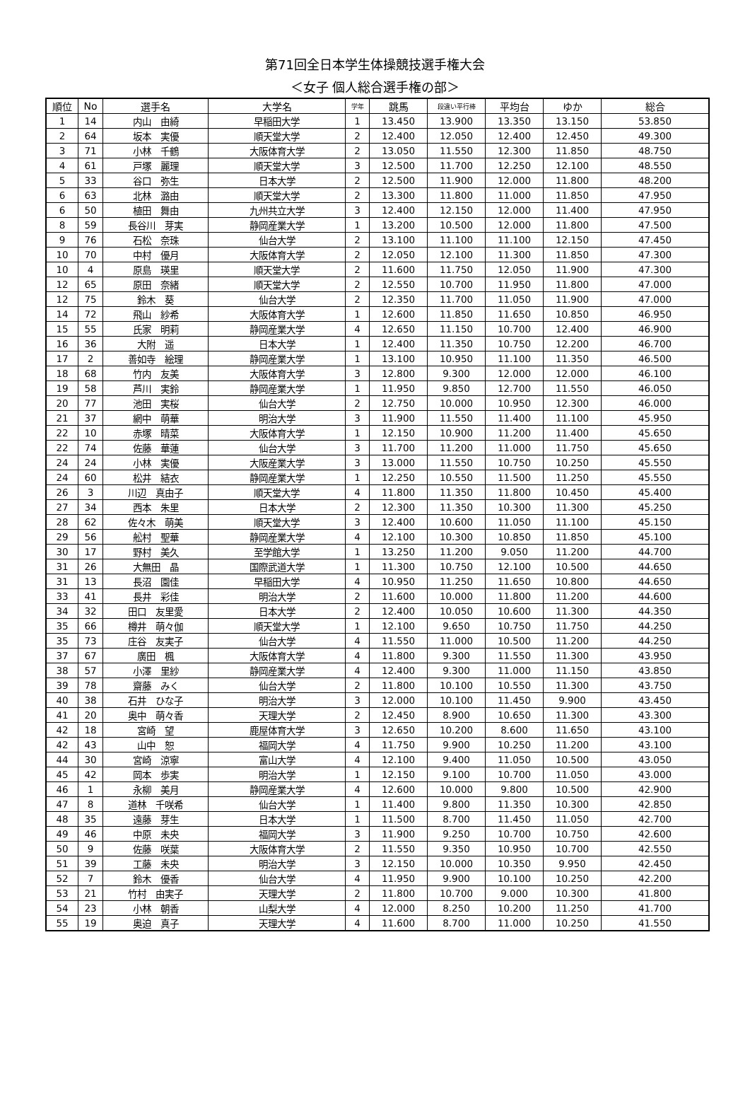第71回全日本学生体操競技選手権大会
＜女子 個人総合選手権の部＞
| 順位 | No | 選手名 | 大学名 | 学年 | 跳馬 | 段違い平行棒 | 平均台 | ゆか | 総合 |
| --- | --- | --- | --- | --- | --- | --- | --- | --- | --- |
| 1 | 14 | 内山 由綺 | 早稲田大学 | 1 | 13.450 | 13.900 | 13.350 | 13.150 | 53.850 |
| 2 | 64 | 坂本 実優 | 順天堂大学 | 2 | 12.400 | 12.050 | 12.400 | 12.450 | 49.300 |
| 3 | 71 | 小林 千鶴 | 大阪体育大学 | 2 | 13.050 | 11.550 | 12.300 | 11.850 | 48.750 |
| 4 | 61 | 戸塚 麗理 | 順天堂大学 | 3 | 12.500 | 11.700 | 12.250 | 12.100 | 48.550 |
| 5 | 33 | 谷口 弥生 | 日本大学 | 2 | 12.500 | 11.900 | 12.000 | 11.800 | 48.200 |
| 6 | 63 | 北林 潞由 | 順天堂大学 | 2 | 13.300 | 11.800 | 11.000 | 11.850 | 47.950 |
| 6 | 50 | 植田 舞由 | 九州共立大学 | 3 | 12.400 | 12.150 | 12.000 | 11.400 | 47.950 |
| 8 | 59 | 長谷川 芽実 | 静岡産業大学 | 1 | 13.200 | 10.500 | 12.000 | 11.800 | 47.500 |
| 9 | 76 | 石松 奈珠 | 仙台大学 | 2 | 13.100 | 11.100 | 11.100 | 12.150 | 47.450 |
| 10 | 70 | 中村 優月 | 大阪体育大学 | 2 | 12.050 | 12.100 | 11.300 | 11.850 | 47.300 |
| 10 | 4 | 原島 瑛里 | 順天堂大学 | 2 | 11.600 | 11.750 | 12.050 | 11.900 | 47.300 |
| 12 | 65 | 原田 奈緒 | 順天堂大学 | 2 | 12.550 | 10.700 | 11.950 | 11.800 | 47.000 |
| 12 | 75 | 鈴木 葵 | 仙台大学 | 2 | 12.350 | 11.700 | 11.050 | 11.900 | 47.000 |
| 14 | 72 | 飛山 紗希 | 大阪体育大学 | 1 | 12.600 | 11.850 | 11.650 | 10.850 | 46.950 |
| 15 | 55 | 氏家 明莉 | 静岡産業大学 | 4 | 12.650 | 11.150 | 10.700 | 12.400 | 46.900 |
| 16 | 36 | 大附 遥 | 日本大学 | 1 | 12.400 | 11.350 | 10.750 | 12.200 | 46.700 |
| 17 | 2 | 善如寺 絵理 | 静岡産業大学 | 1 | 13.100 | 10.950 | 11.100 | 11.350 | 46.500 |
| 18 | 68 | 竹内 友美 | 大阪体育大学 | 3 | 12.800 | 9.300 | 12.000 | 12.000 | 46.100 |
| 19 | 58 | 芦川 実鈴 | 静岡産業大学 | 1 | 11.950 | 9.850 | 12.700 | 11.550 | 46.050 |
| 20 | 77 | 池田 実桜 | 仙台大学 | 2 | 12.750 | 10.000 | 10.950 | 12.300 | 46.000 |
| 21 | 37 | 網中 萌華 | 明治大学 | 3 | 11.900 | 11.550 | 11.400 | 11.100 | 45.950 |
| 22 | 10 | 赤塚 晴菜 | 大阪体育大学 | 1 | 12.150 | 10.900 | 11.200 | 11.400 | 45.650 |
| 22 | 74 | 佐藤 華蓮 | 仙台大学 | 3 | 11.700 | 11.200 | 11.000 | 11.750 | 45.650 |
| 24 | 24 | 小林 実優 | 大阪産業大学 | 3 | 13.000 | 11.550 | 10.750 | 10.250 | 45.550 |
| 24 | 60 | 松井 結衣 | 静岡産業大学 | 1 | 12.250 | 10.550 | 11.500 | 11.250 | 45.550 |
| 26 | 3 | 川辺 真由子 | 順天堂大学 | 4 | 11.800 | 11.350 | 11.800 | 10.450 | 45.400 |
| 27 | 34 | 西本 朱里 | 日本大学 | 2 | 12.300 | 11.350 | 10.300 | 11.300 | 45.250 |
| 28 | 62 | 佐々木 萌美 | 順天堂大学 | 3 | 12.400 | 10.600 | 11.050 | 11.100 | 45.150 |
| 29 | 56 | 舩村 聖華 | 静岡産業大学 | 4 | 12.100 | 10.300 | 10.850 | 11.850 | 45.100 |
| 30 | 17 | 野村 美久 | 至学館大学 | 1 | 13.250 | 11.200 | 9.050 | 11.200 | 44.700 |
| 31 | 26 | 大無田 晶 | 国際武道大学 | 1 | 11.300 | 10.750 | 12.100 | 10.500 | 44.650 |
| 31 | 13 | 長沼 園佳 | 早稲田大学 | 4 | 10.950 | 11.250 | 11.650 | 10.800 | 44.650 |
| 33 | 41 | 長井 彩佳 | 明治大学 | 2 | 11.600 | 10.000 | 11.800 | 11.200 | 44.600 |
| 34 | 32 | 田口 友里愛 | 日本大学 | 2 | 12.400 | 10.050 | 10.600 | 11.300 | 44.350 |
| 35 | 66 | 樽井 萌々伽 | 順天堂大学 | 1 | 12.100 | 9.650 | 10.750 | 11.750 | 44.250 |
| 35 | 73 | 庄谷 友実子 | 仙台大学 | 4 | 11.550 | 11.000 | 10.500 | 11.200 | 44.250 |
| 37 | 67 | 廣田 楓 | 大阪体育大学 | 4 | 11.800 | 9.300 | 11.550 | 11.300 | 43.950 |
| 38 | 57 | 小澤 里紗 | 静岡産業大学 | 4 | 12.400 | 9.300 | 11.000 | 11.150 | 43.850 |
| 39 | 78 | 齋藤 みく | 仙台大学 | 2 | 11.800 | 10.100 | 10.550 | 11.300 | 43.750 |
| 40 | 38 | 石井 ひな子 | 明治大学 | 3 | 12.000 | 10.100 | 11.450 | 9.900 | 43.450 |
| 41 | 20 | 奥中 萌々香 | 天理大学 | 2 | 12.450 | 8.900 | 10.650 | 11.300 | 43.300 |
| 42 | 18 | 宮崎 望 | 鹿屋体育大学 | 3 | 12.650 | 10.200 | 8.600 | 11.650 | 43.100 |
| 42 | 43 | 山中 恕 | 福岡大学 | 4 | 11.750 | 9.900 | 10.250 | 11.200 | 43.100 |
| 44 | 30 | 宮崎 涼寧 | 富山大学 | 4 | 12.100 | 9.400 | 11.050 | 10.500 | 43.050 |
| 45 | 42 | 岡本 歩実 | 明治大学 | 1 | 12.150 | 9.100 | 10.700 | 11.050 | 43.000 |
| 46 | 1 | 永柳 美月 | 静岡産業大学 | 4 | 12.600 | 10.000 | 9.800 | 10.500 | 42.900 |
| 47 | 8 | 道林 千咲希 | 仙台大学 | 1 | 11.400 | 9.800 | 11.350 | 10.300 | 42.850 |
| 48 | 35 | 遠藤 芽生 | 日本大学 | 1 | 11.500 | 8.700 | 11.450 | 11.050 | 42.700 |
| 49 | 46 | 中原 未央 | 福岡大学 | 3 | 11.900 | 9.250 | 10.700 | 10.750 | 42.600 |
| 50 | 9 | 佐藤 咲葉 | 大阪体育大学 | 2 | 11.550 | 9.350 | 10.950 | 10.700 | 42.550 |
| 51 | 39 | 工藤 未央 | 明治大学 | 3 | 12.150 | 10.000 | 10.350 | 9.950 | 42.450 |
| 52 | 7 | 鈴木 優香 | 仙台大学 | 4 | 11.950 | 9.900 | 10.100 | 10.250 | 42.200 |
| 53 | 21 | 竹村 由実子 | 天理大学 | 2 | 11.800 | 10.700 | 9.000 | 10.300 | 41.800 |
| 54 | 23 | 小林 朝香 | 山梨大学 | 4 | 12.000 | 8.250 | 10.200 | 11.250 | 41.700 |
| 55 | 19 | 奥迫 真子 | 天理大学 | 4 | 11.600 | 8.700 | 11.000 | 10.250 | 41.550 |